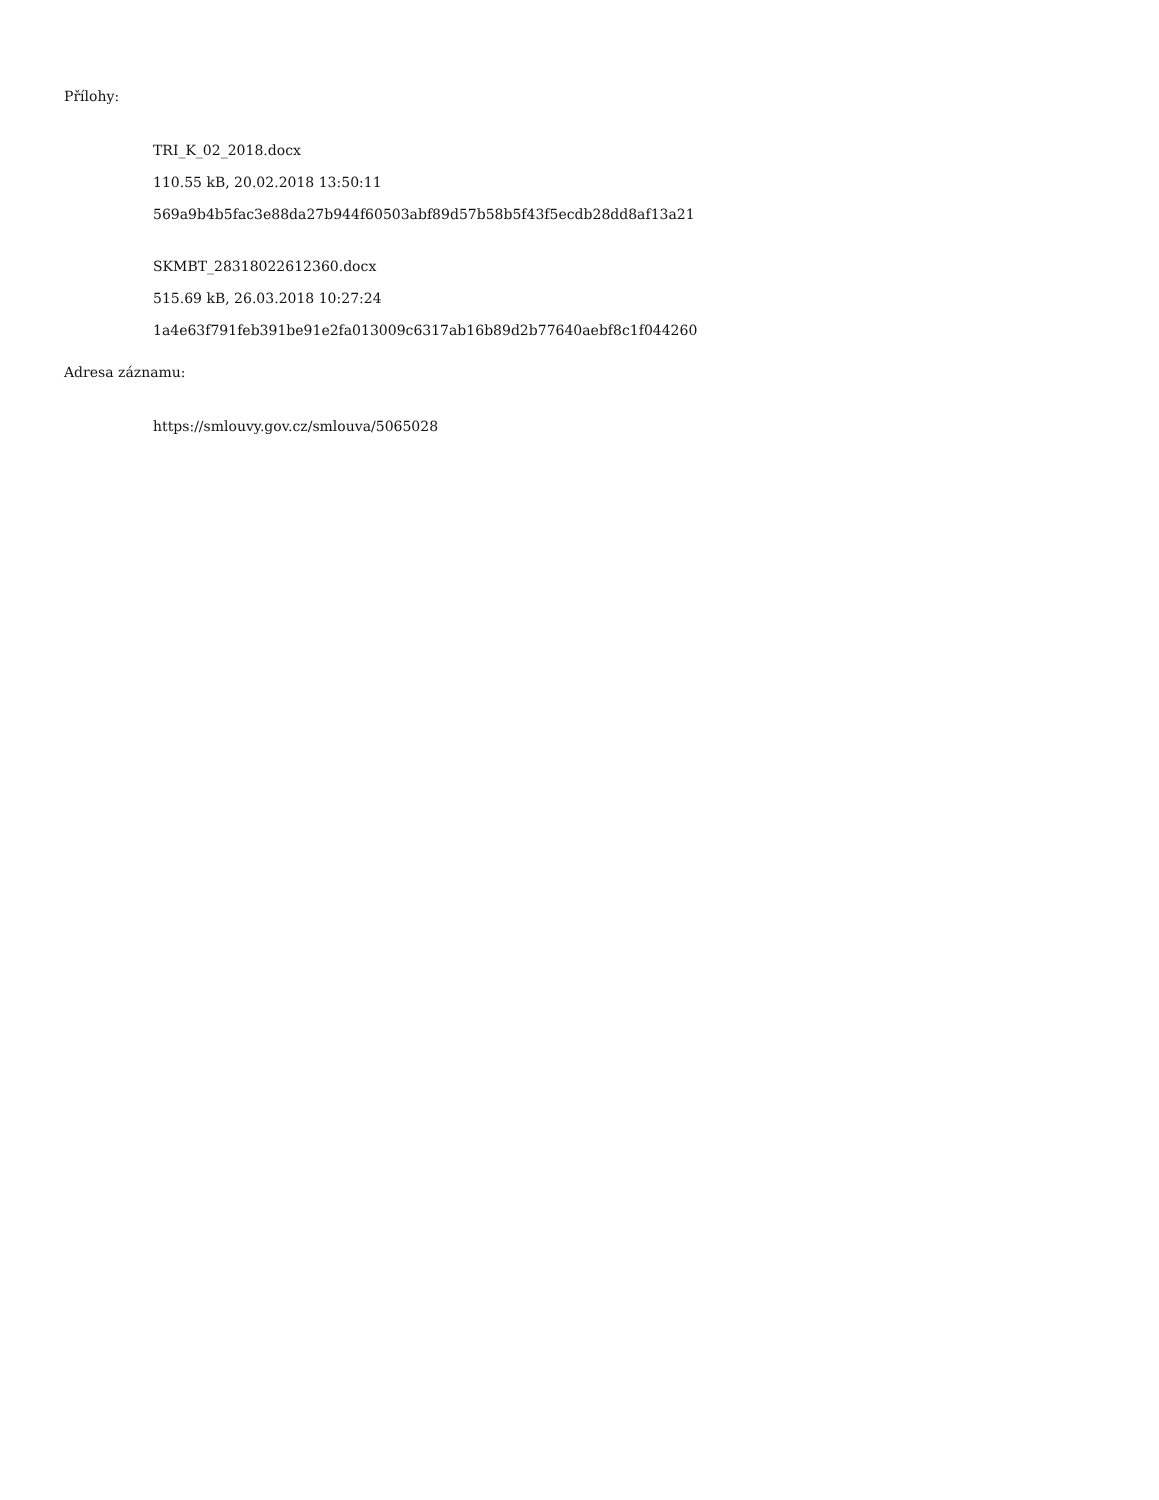Přílohy:
TRI_K_02_2018.docx
110.55 kB, 20.02.2018 13:50:11
569a9b4b5fac3e88da27b944f60503abf89d57b58b5f43f5ecdb28dd8af13a21
SKMBT_28318022612360.docx
515.69 kB, 26.03.2018 10:27:24
1a4e63f791feb391be91e2fa013009c6317ab16b89d2b77640aebf8c1f044260
Adresa záznamu:
https://smlouvy.gov.cz/smlouva/5065028